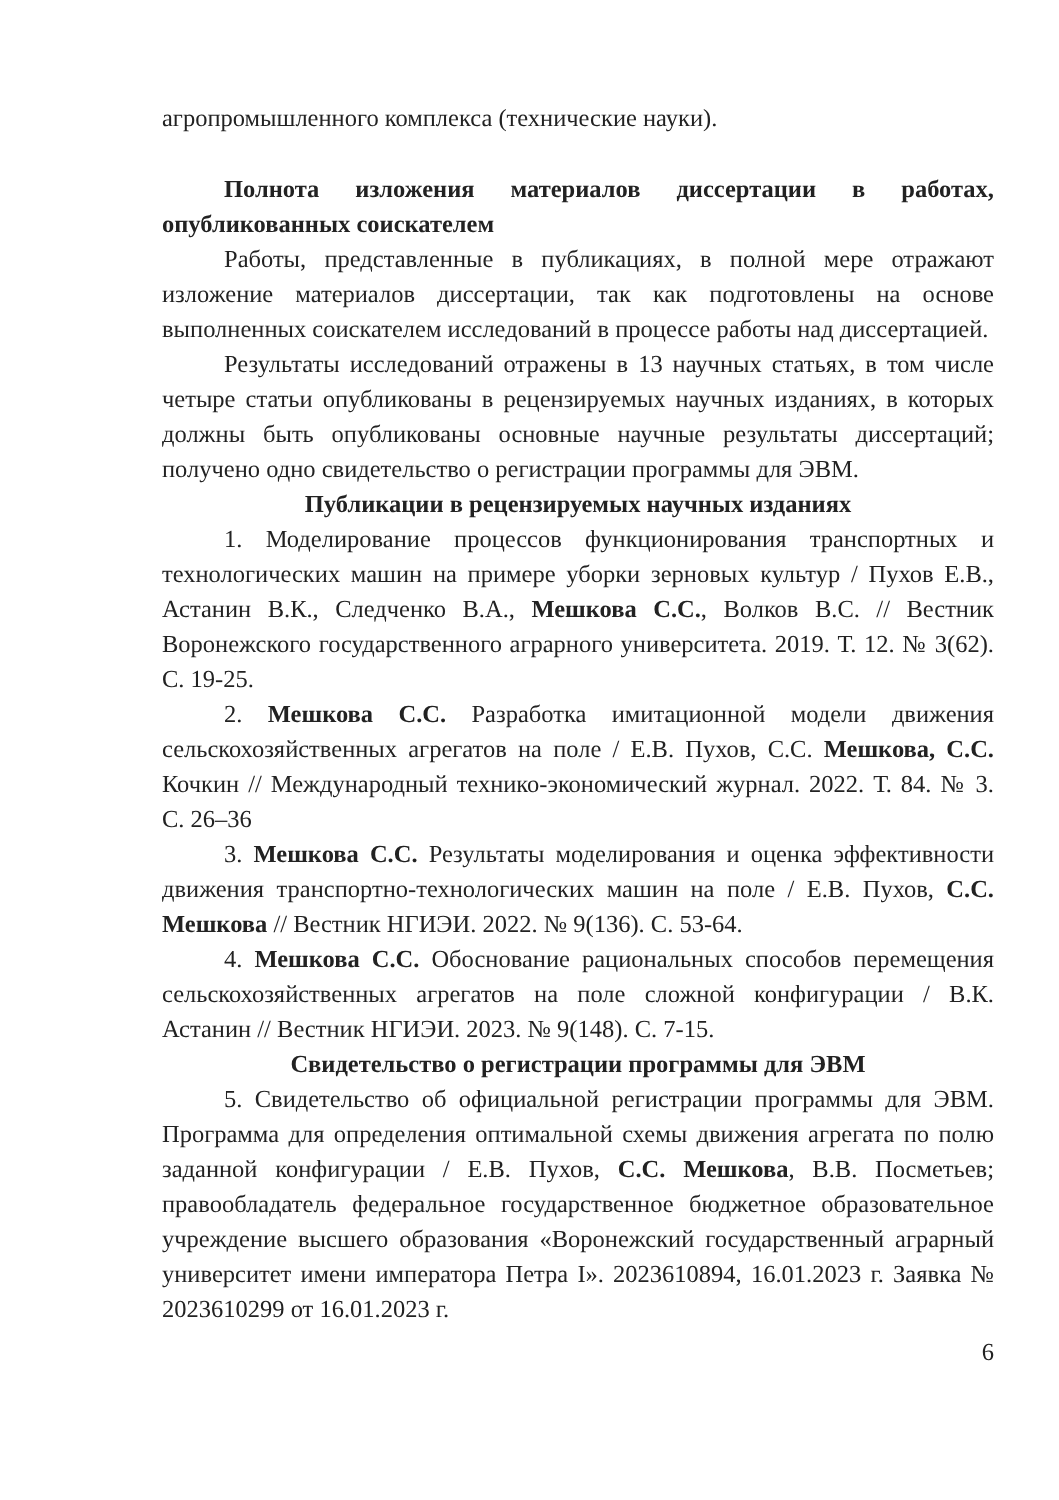агропромышленного комплекса (технические науки).
Полнота изложения материалов диссертации в работах, опубликованных соискателем
Работы, представленные в публикациях, в полной мере отражают изложение материалов диссертации, так как подготовлены на основе выполненных соискателем исследований в процессе работы над диссертацией.
Результаты исследований отражены в 13 научных статьях, в том числе четыре статьи опубликованы в рецензируемых научных изданиях, в которых должны быть опубликованы основные научные результаты диссертаций; получено одно свидетельство о регистрации программы для ЭВМ.
Публикации в рецензируемых научных изданиях
1. Моделирование процессов функционирования транспортных и технологических машин на примере уборки зерновых культур / Пухов Е.В., Астанин В.К., Следченко В.А., Мешкова С.С., Волков В.С. // Вестник Воронежского государственного аграрного университета. 2019. Т. 12. № 3(62). С. 19-25.
2. Мешкова С.С. Разработка имитационной модели движения сельскохозяйственных агрегатов на поле / Е.В. Пухов, С.С. Мешкова, С.С. Кочкин // Международный технико-экономический журнал. 2022. Т. 84. № 3. С. 26–36
3. Мешкова С.С. Результаты моделирования и оценка эффективности движения транспортно-технологических машин на поле / Е.В. Пухов, С.С. Мешкова // Вестник НГИЭИ. 2022. № 9(136). С. 53-64.
4. Мешкова С.С. Обоснование рациональных способов перемещения сельскохозяйственных агрегатов на поле сложной конфигурации / В.К. Астанин // Вестник НГИЭИ. 2023. № 9(148). С. 7-15.
Свидетельство о регистрации программы для ЭВМ
5. Свидетельство об официальной регистрации программы для ЭВМ. Программа для определения оптимальной схемы движения агрегата по полю заданной конфигурации / Е.В. Пухов, С.С. Мешкова, В.В. Посметьев; правообладатель федеральное государственное бюджетное образовательное учреждение высшего образования «Воронежский государственный аграрный университет имени императора Петра I». 2023610894, 16.01.2023 г. Заявка № 2023610299 от 16.01.2023 г.
6